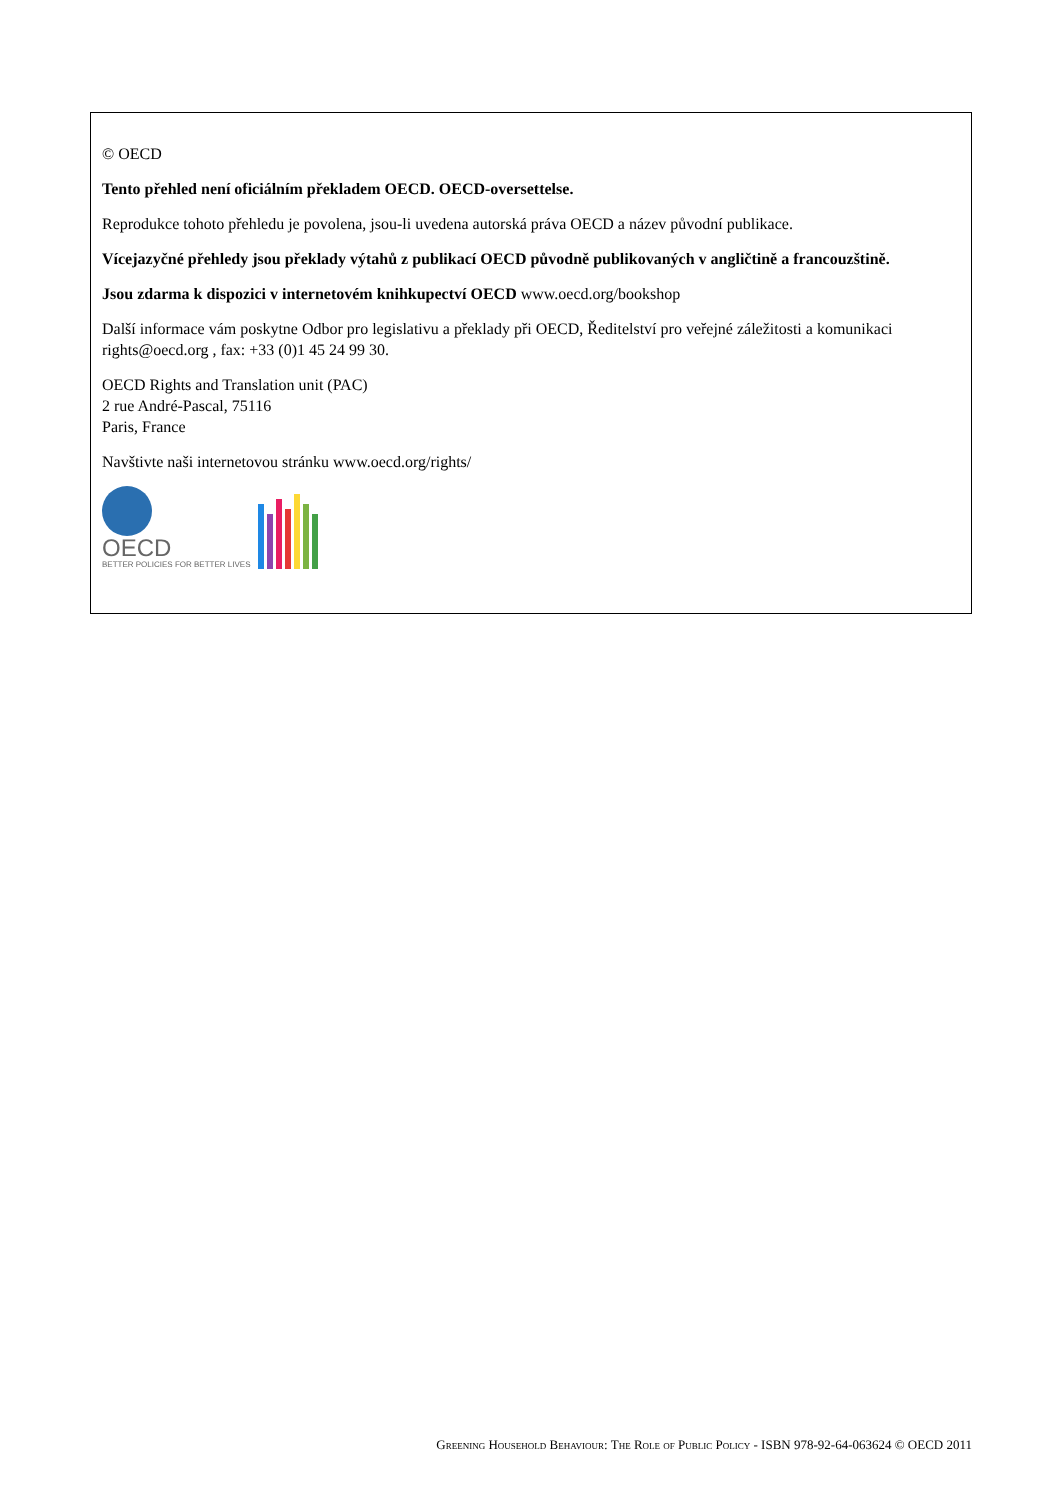© OECD
Tento přehled není oficiálním překladem OECD. OECD-oversettelse.
Reprodukce tohoto přehledu je povolena, jsou-li uvedena autorská práva OECD a název původní publikace.
Vícejazyčné přehledy jsou překlady výtahů z publikací OECD původně publikovaných v angličtině a francouzštině.
Jsou zdarma k dispozici v internetovém knihkupectví OECD www.oecd.org/bookshop
Další informace vám poskytne Odbor pro legislativu a překlady při OECD, Ředitelství pro veřejné záležitosti a komunikaci rights@oecd.org , fax: +33 (0)1 45 24 99 30.
OECD Rights and Translation unit (PAC)
2 rue André-Pascal, 75116
Paris, France
Navštivte naši internetovou stránku www.oecd.org/rights/
OECD
BETTER POLICIES FOR BETTER LIVES
Greening Household Behaviour: The Role of Public Policy - ISBN 978-92-64-063624 © OECD 2011